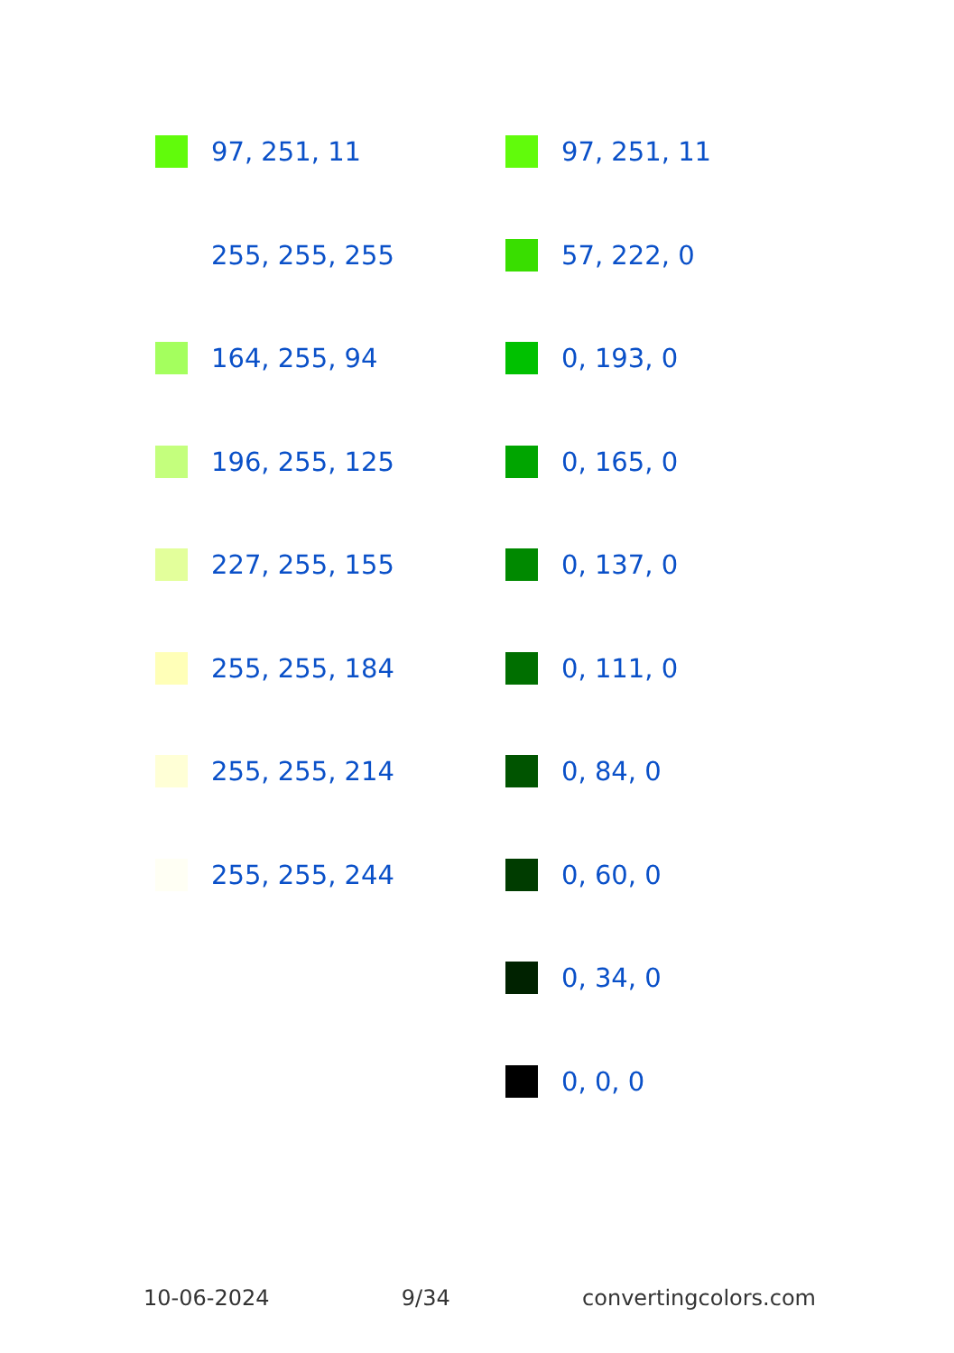97, 251, 11
255, 255, 255
164, 255, 94
196, 255, 125
227, 255, 155
255, 255, 184
255, 255, 214
255, 255, 244
97, 251, 11
57, 222, 0
0, 193, 0
0, 165, 0
0, 137, 0
0, 111, 0
0, 84, 0
0, 60, 0
0, 34, 0
0, 0, 0
10-06-2024 9/34 convertingcolors.com